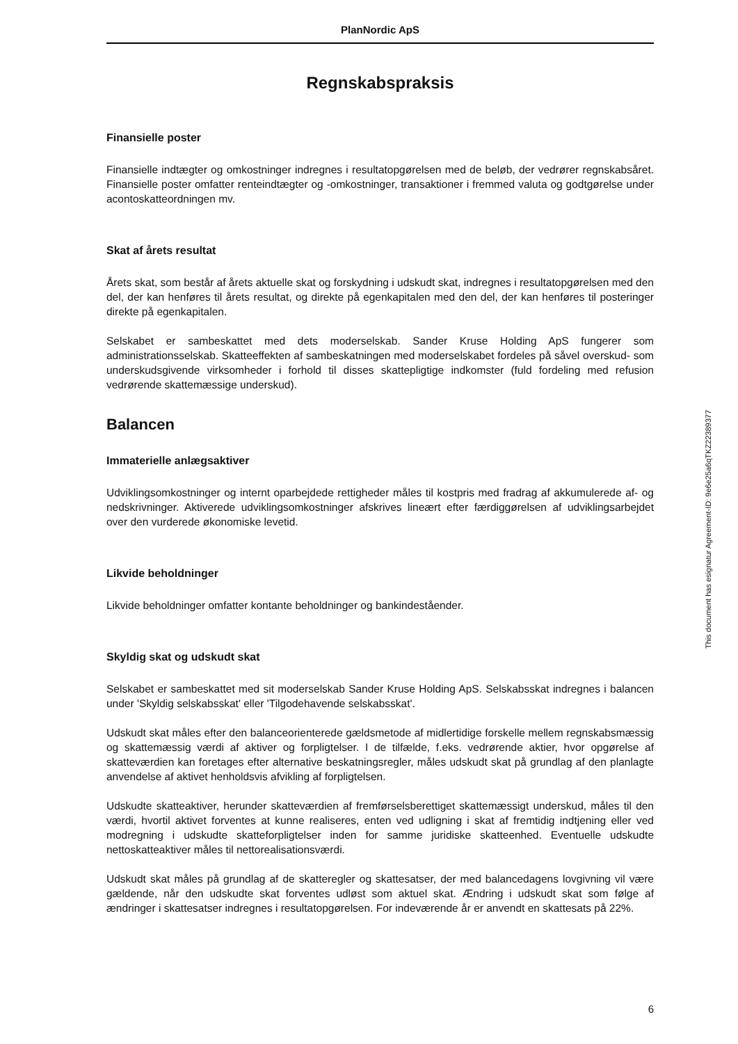PlanNordic ApS
Regnskabspraksis
Finansielle poster
Finansielle indtægter og omkostninger indregnes i resultatopgørelsen med de beløb, der vedrører regnskabsåret. Finansielle poster omfatter renteindtægter og -omkostninger, transaktioner i fremmed valuta og godtgørelse under acontoskatteordningen mv.
Skat af årets resultat
Årets skat, som består af årets aktuelle skat og forskydning i udskudt skat, indregnes i resultatopgørelsen med den del, der kan henføres til årets resultat, og direkte på egenkapitalen med den del, der kan henføres til posteringer direkte på egenkapitalen.
Selskabet er sambeskattet med dets moderselskab. Sander Kruse Holding ApS fungerer som administrationsselskab. Skatteeffekten af sambeskatningen med moderselskabet fordeles på såvel overskud- som underskudsgivende virksomheder i forhold til disses skattepligtige indkomster (fuld fordeling med refusion vedrørende skattemæssige underskud).
Balancen
Immaterielle anlægsaktiver
Udviklingsomkostninger og internt oparbejdede rettigheder måles til kostpris med fradrag af akkumulerede af- og nedskrivninger. Aktiverede udviklingsomkostninger afskrives lineært efter færdiggørelsen af udviklingsarbejdet over den vurderede økonomiske levetid.
Likvide beholdninger
Likvide beholdninger omfatter kontante beholdninger og bankindeståender.
Skyldig skat og udskudt skat
Selskabet er sambeskattet med sit moderselskab Sander Kruse Holding ApS. Selskabsskat indregnes i balancen under 'Skyldig selskabsskat' eller 'Tilgodehavende selskabsskat'.
Udskudt skat måles efter den balanceorienterede gældsmetode af midlertidige forskelle mellem regnskabsmæssig og skattemæssig værdi af aktiver og forpligtelser. I de tilfælde, f.eks. vedrørende aktier, hvor opgørelse af skatteværdien kan foretages efter alternative beskatningsregler, måles udskudt skat på grundlag af den planlagte anvendelse af aktivet henholdsvis afvikling af forpligtelsen.
Udskudte skatteaktiver, herunder skatteværdien af fremførselsberettiget skattemæssigt underskud, måles til den værdi, hvortil aktivet forventes at kunne realiseres, enten ved udligning i skat af fremtidig indtjening eller ved modregning i udskudte skatteforpligtelser inden for samme juridiske skatteenhed. Eventuelle udskudte nettoskatteaktiver måles til nettorealisationsværdi.
Udskudt skat måles på grundlag af de skatteregler og skattesatser, der med balancedagens lovgivning vil være gældende, når den udskudte skat forventes udløst som aktuel skat. Ændring i udskudt skat som følge af ændringer i skattesatser indregnes i resultatopgørelsen. For indeværende år er anvendt en skattesats på 22%.
6
This document has esignatur Agreement-ID: 9e6e25a6qTKZ22389377